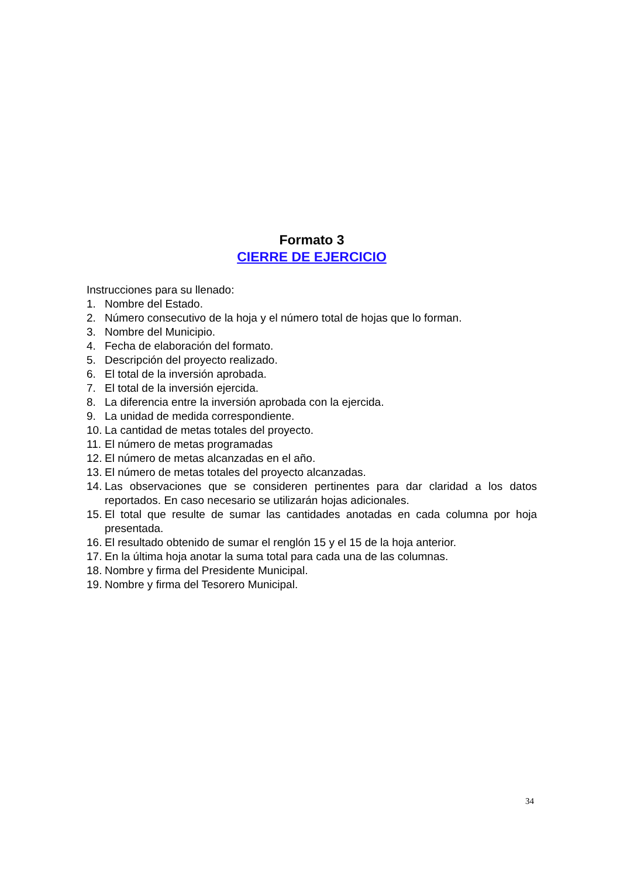Formato 3
CIERRE DE EJERCICIO
Instrucciones para su llenado:
1. Nombre del Estado.
2. Número consecutivo de la hoja y el número total de hojas que lo forman.
3. Nombre del Municipio.
4. Fecha de elaboración del formato.
5. Descripción del proyecto realizado.
6. El total de la inversión aprobada.
7. El total de la inversión ejercida.
8. La diferencia entre la inversión aprobada con la ejercida.
9. La unidad de medida correspondiente.
10. La cantidad de metas totales del proyecto.
11. El número de metas programadas
12. El número de metas alcanzadas en el año.
13. El número de metas totales del proyecto alcanzadas.
14. Las observaciones que se consideren pertinentes para dar claridad a los datos reportados. En caso necesario se utilizarán hojas adicionales.
15. El total que resulte de sumar las cantidades anotadas en cada columna por hoja presentada.
16. El resultado obtenido de sumar el renglón 15 y el 15 de la hoja anterior.
17. En la última hoja anotar la suma total para cada una de las columnas.
18. Nombre y firma del Presidente Municipal.
19. Nombre y firma del Tesorero Municipal.
34